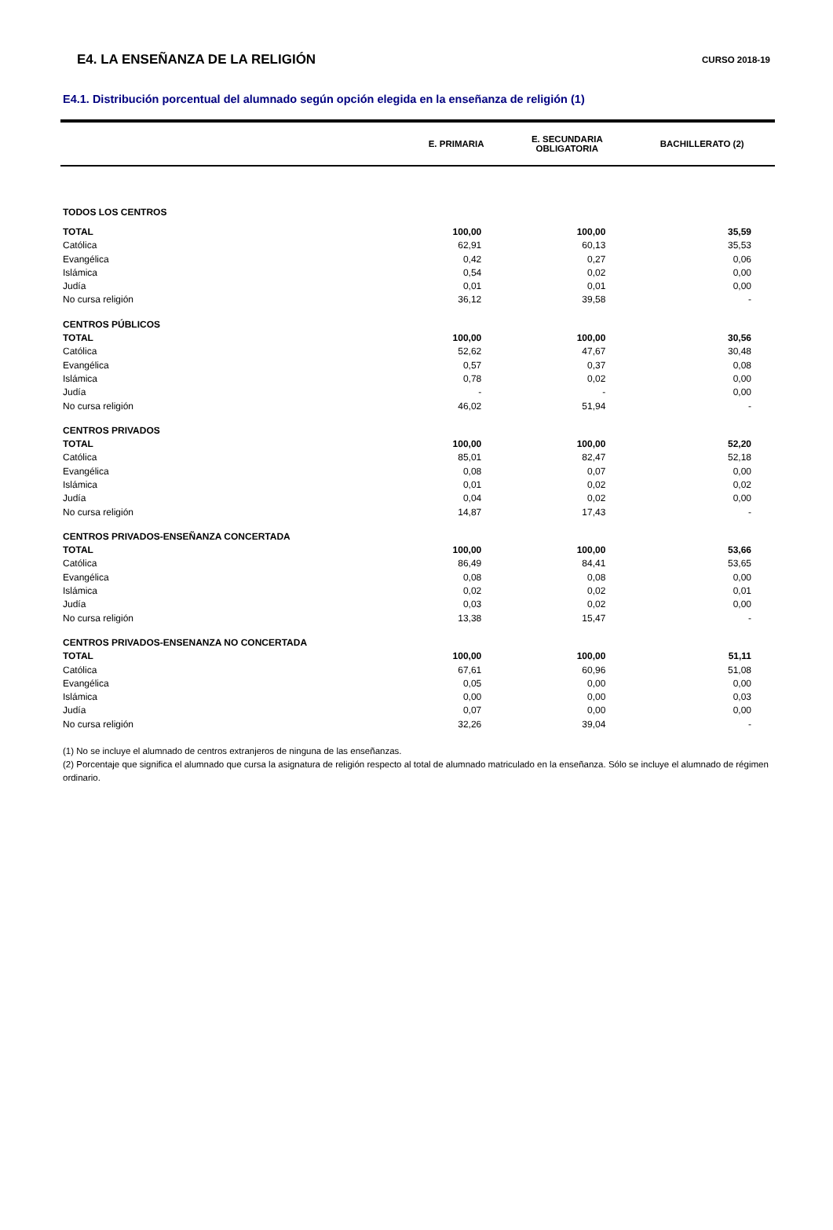E4. LA ENSEÑANZA DE LA RELIGIÓN
CURSO 2018-19
E4.1. Distribución porcentual del alumnado según opción elegida en la enseñanza de religión (1)
| | E. PRIMARIA | E. SECUNDARIA OBLIGATORIA | BACHILLERATO (2) |
| --- | --- | --- | --- |
| TODOS LOS CENTROS | | | |
| TOTAL | 100,00 | 100,00 | 35,59 |
| Católica | 62,91 | 60,13 | 35,53 |
| Evangélica | 0,42 | 0,27 | 0,06 |
| Islámica | 0,54 | 0,02 | 0,00 |
| Judía | 0,01 | 0,01 | 0,00 |
| No cursa religión | 36,12 | 39,58 | - |
| CENTROS PÚBLICOS | | | |
| TOTAL | 100,00 | 100,00 | 30,56 |
| Católica | 52,62 | 47,67 | 30,48 |
| Evangélica | 0,57 | 0,37 | 0,08 |
| Islámica | 0,78 | 0,02 | 0,00 |
| Judía | - | - | 0,00 |
| No cursa religión | 46,02 | 51,94 | - |
| CENTROS PRIVADOS | | | |
| TOTAL | 100,00 | 100,00 | 52,20 |
| Católica | 85,01 | 82,47 | 52,18 |
| Evangélica | 0,08 | 0,07 | 0,00 |
| Islámica | 0,01 | 0,02 | 0,02 |
| Judía | 0,04 | 0,02 | 0,00 |
| No cursa religión | 14,87 | 17,43 | - |
| CENTROS PRIVADOS-ENSEÑANZA CONCERTADA | | | |
| TOTAL | 100,00 | 100,00 | 53,66 |
| Católica | 86,49 | 84,41 | 53,65 |
| Evangélica | 0,08 | 0,08 | 0,00 |
| Islámica | 0,02 | 0,02 | 0,01 |
| Judía | 0,03 | 0,02 | 0,00 |
| No cursa religión | 13,38 | 15,47 | - |
| CENTROS PRIVADOS-ENSENANZA NO CONCERTADA | | | |
| TOTAL | 100,00 | 100,00 | 51,11 |
| Católica | 67,61 | 60,96 | 51,08 |
| Evangélica | 0,05 | 0,00 | 0,00 |
| Islámica | 0,00 | 0,00 | 0,03 |
| Judía | 0,07 | 0,00 | 0,00 |
| No cursa religión | 32,26 | 39,04 | - |
(1) No se incluye el alumnado de centros extranjeros de ninguna de las enseñanzas.
(2) Porcentaje que significa el alumnado que cursa la asignatura de religión respecto al total de alumnado matriculado en la enseñanza. Sólo se incluye el alumnado de régimen ordinario.